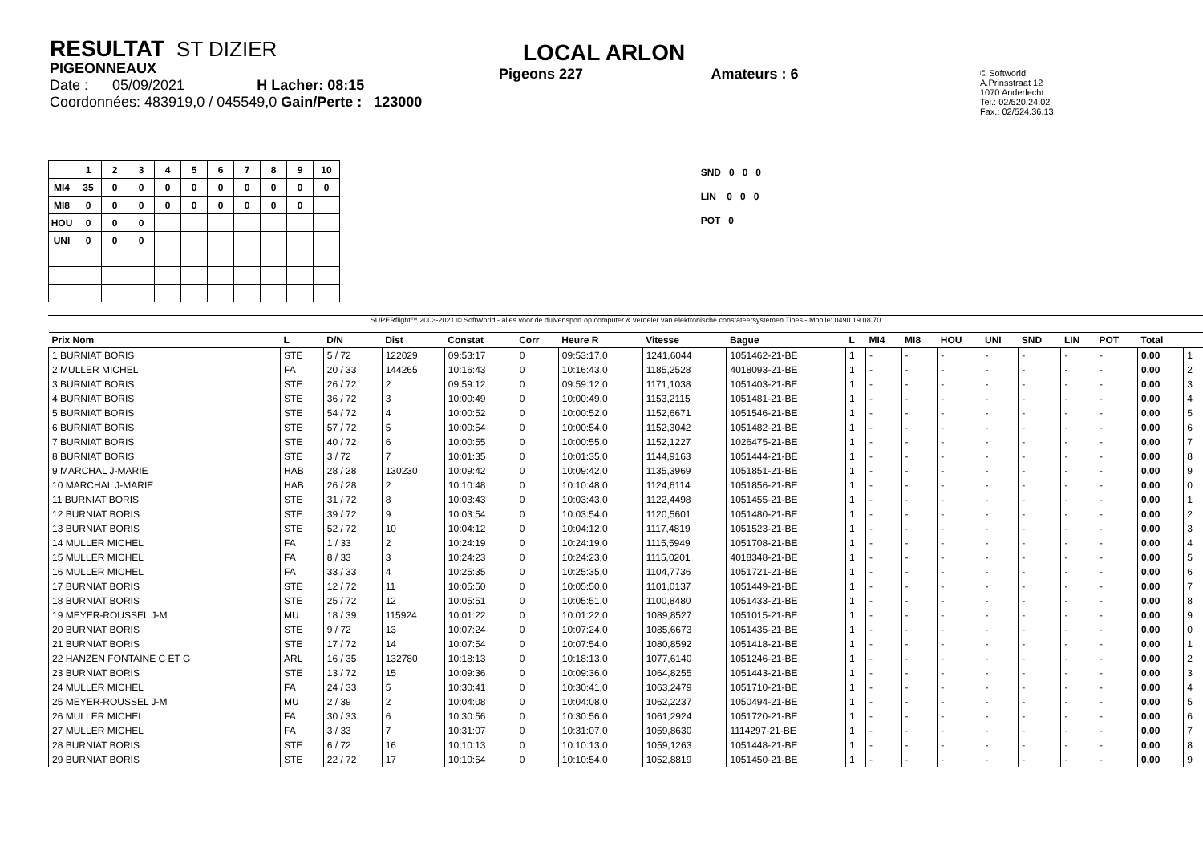RESULTAT ST DIZIER
PIGEONNEAUX
Date : 05/09/2021 H Lacher: 08:15
Coordonnées: 483919,0 / 045549,0 Gain/Perte : 123000
LOCAL ARLON
Pigeons 227 Amateurs : 6
© Softworld
A.Prinsstraat 12
1070 Anderlecht
Tel.: 02/520.24.02
Fax.: 02/524.36.13
| | 1 | 2 | 3 | 4 | 5 | 6 | 7 | 8 | 9 | 10 |
| --- | --- | --- | --- | --- | --- | --- | --- | --- | --- | --- |
| MI4 | 35 | 0 | 0 | 0 | 0 | 0 | 0 | 0 | 0 | 0 |
| MI8 | 0 | 0 | 0 | 0 | 0 | 0 | 0 | 0 | 0 | |
| HOU | 0 | 0 | 0 | | | | | | | |
| UNI | 0 | 0 | 0 | | | | | | | |
| SND 0 0 0 |
| LIN 0 0 0 |
| POT 0 |
SUPERflight™ 2003-2021 © SoftWorld - alles voor de duivensport op computer & verdeler van elektronische constateersystemen Tipes - Mobile: 0490 19 08 70
| Prix Nom | L | D/N | Dist | Constat | Corr | Heure R | Vitesse | Bague | L | MI4 | MI8 | HOU | UNI | SND | LIN | POT | Total | |
| --- | --- | --- | --- | --- | --- | --- | --- | --- | --- | --- | --- | --- | --- | --- | --- | --- | --- | --- |
| 1 BURNIAT BORIS | STE | 5 / 72 | 122029 | 09:53:17 | 0 | 09:53:17,0 | 1241,6044 | 1051462-21-BE | 1 | - | - | - | - | - | - | - | 0,00 | 1 |
| 2 MULLER MICHEL | FA | 20 / 33 | 144265 | 10:16:43 | 0 | 10:16:43,0 | 1185,2528 | 4018093-21-BE | 1 | - | - | - | - | - | - | - | 0,00 | 2 |
| 3 BURNIAT BORIS | STE | 26 / 72 | 2 | 09:59:12 | 0 | 09:59:12,0 | 1171,1038 | 1051403-21-BE | 1 | - | - | - | - | - | - | - | 0,00 | 3 |
| 4 BURNIAT BORIS | STE | 36 / 72 | 3 | 10:00:49 | 0 | 10:00:49,0 | 1153,2115 | 1051481-21-BE | 1 | - | - | - | - | - | - | - | 0,00 | 4 |
| 5 BURNIAT BORIS | STE | 54 / 72 | 4 | 10:00:52 | 0 | 10:00:52,0 | 1152,6671 | 1051546-21-BE | 1 | - | - | - | - | - | - | - | 0,00 | 5 |
| 6 BURNIAT BORIS | STE | 57 / 72 | 5 | 10:00:54 | 0 | 10:00:54,0 | 1152,3042 | 1051482-21-BE | 1 | - | - | - | - | - | - | - | 0,00 | 6 |
| 7 BURNIAT BORIS | STE | 40 / 72 | 6 | 10:00:55 | 0 | 10:00:55,0 | 1152,1227 | 1026475-21-BE | 1 | - | - | - | - | - | - | - | 0,00 | 7 |
| 8 BURNIAT BORIS | STE | 3 / 72 | 7 | 10:01:35 | 0 | 10:01:35,0 | 1144,9163 | 1051444-21-BE | 1 | - | - | - | - | - | - | - | 0,00 | 8 |
| 9 MARCHAL J-MARIE | HAB | 28 / 28 | 130230 | 10:09:42 | 0 | 10:09:42,0 | 1135,3969 | 1051851-21-BE | 1 | - | - | - | - | - | - | - | 0,00 | 9 |
| 10 MARCHAL J-MARIE | HAB | 26 / 28 | 2 | 10:10:48 | 0 | 10:10:48,0 | 1124,6114 | 1051856-21-BE | 1 | - | - | - | - | - | - | - | 0,00 | 0 |
| 11 BURNIAT BORIS | STE | 31 / 72 | 8 | 10:03:43 | 0 | 10:03:43,0 | 1122,4498 | 1051455-21-BE | 1 | - | - | - | - | - | - | - | 0,00 | 1 |
| 12 BURNIAT BORIS | STE | 39 / 72 | 9 | 10:03:54 | 0 | 10:03:54,0 | 1120,5601 | 1051480-21-BE | 1 | - | - | - | - | - | - | - | 0,00 | 2 |
| 13 BURNIAT BORIS | STE | 52 / 72 | 10 | 10:04:12 | 0 | 10:04:12,0 | 1117,4819 | 1051523-21-BE | 1 | - | - | - | - | - | - | - | 0,00 | 3 |
| 14 MULLER MICHEL | FA | 1 / 33 | 2 | 10:24:19 | 0 | 10:24:19,0 | 1115,5949 | 1051708-21-BE | 1 | - | - | - | - | - | - | - | 0,00 | 4 |
| 15 MULLER MICHEL | FA | 8 / 33 | 3 | 10:24:23 | 0 | 10:24:23,0 | 1115,0201 | 4018348-21-BE | 1 | - | - | - | - | - | - | - | 0,00 | 5 |
| 16 MULLER MICHEL | FA | 33 / 33 | 4 | 10:25:35 | 0 | 10:25:35,0 | 1104,7736 | 1051721-21-BE | 1 | - | - | - | - | - | - | - | 0,00 | 6 |
| 17 BURNIAT BORIS | STE | 12 / 72 | 11 | 10:05:50 | 0 | 10:05:50,0 | 1101,0137 | 1051449-21-BE | 1 | - | - | - | - | - | - | - | 0,00 | 7 |
| 18 BURNIAT BORIS | STE | 25 / 72 | 12 | 10:05:51 | 0 | 10:05:51,0 | 1100,8480 | 1051433-21-BE | 1 | - | - | - | - | - | - | - | 0,00 | 8 |
| 19 MEYER-ROUSSEL J-M | MU | 18 / 39 | 115924 | 10:01:22 | 0 | 10:01:22,0 | 1089,8527 | 1051015-21-BE | 1 | - | - | - | - | - | - | - | 0,00 | 9 |
| 20 BURNIAT BORIS | STE | 9 / 72 | 13 | 10:07:24 | 0 | 10:07:24,0 | 1085,6673 | 1051435-21-BE | 1 | - | - | - | - | - | - | - | 0,00 | 0 |
| 21 BURNIAT BORIS | STE | 17 / 72 | 14 | 10:07:54 | 0 | 10:07:54,0 | 1080,8592 | 1051418-21-BE | 1 | - | - | - | - | - | - | - | 0,00 | 1 |
| 22 HANZEN FONTAINE C ET G | ARL | 16 / 35 | 132780 | 10:18:13 | 0 | 10:18:13,0 | 1077,6140 | 1051246-21-BE | 1 | - | - | - | - | - | - | - | 0,00 | 2 |
| 23 BURNIAT BORIS | STE | 13 / 72 | 15 | 10:09:36 | 0 | 10:09:36,0 | 1064,8255 | 1051443-21-BE | 1 | - | - | - | - | - | - | - | 0,00 | 3 |
| 24 MULLER MICHEL | FA | 24 / 33 | 5 | 10:30:41 | 0 | 10:30:41,0 | 1063,2479 | 1051710-21-BE | 1 | - | - | - | - | - | - | - | 0,00 | 4 |
| 25 MEYER-ROUSSEL J-M | MU | 2 / 39 | 2 | 10:04:08 | 0 | 10:04:08,0 | 1062,2237 | 1050494-21-BE | 1 | - | - | - | - | - | - | - | 0,00 | 5 |
| 26 MULLER MICHEL | FA | 30 / 33 | 6 | 10:30:56 | 0 | 10:30:56,0 | 1061,2924 | 1051720-21-BE | 1 | - | - | - | - | - | - | - | 0,00 | 6 |
| 27 MULLER MICHEL | FA | 3 / 33 | 7 | 10:31:07 | 0 | 10:31:07,0 | 1059,8630 | 1114297-21-BE | 1 | - | - | - | - | - | - | - | 0,00 | 7 |
| 28 BURNIAT BORIS | STE | 6 / 72 | 16 | 10:10:13 | 0 | 10:10:13,0 | 1059,1263 | 1051448-21-BE | 1 | - | - | - | - | - | - | - | 0,00 | 8 |
| 29 BURNIAT BORIS | STE | 22 / 72 | 17 | 10:10:54 | 0 | 10:10:54,0 | 1052,8819 | 1051450-21-BE | 1 | - | - | - | - | - | - | - | 0,00 | 9 |